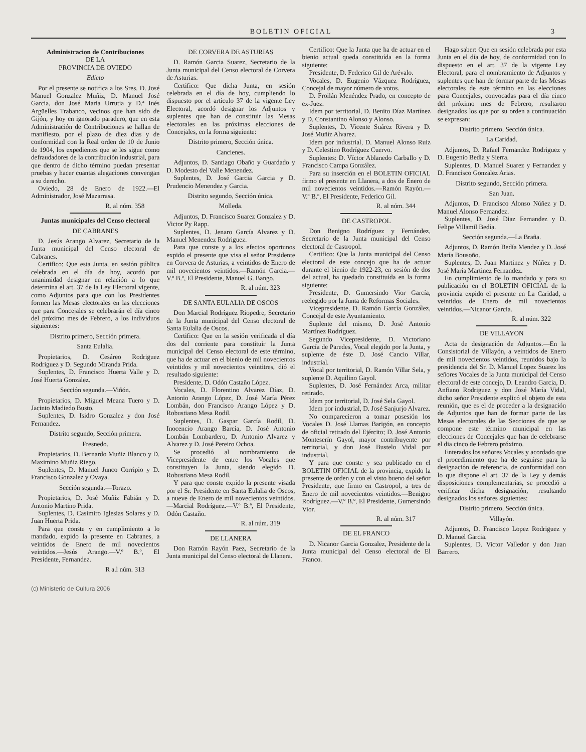BOLETIN OFICIAL 3
Administracion de Contribuciones
DE LA
PROVINCIA DE OVIEDO
Edicto
Por el presente se notifica a los Sres. D. José Manuel Gonzalez Muñiz, D. Manuel José Garcia, don José Maria Urrutia y D.ª Inés Argüelles Trabanco, vecinos que han sido de Gijón, y hoy en ignorado paradero, que en esta Administración de Contribuciones se hallan de manifiesto, por el plazo de diez dias y de conformidad con la Real orden de 10 de Junio de 1904, los expedientes que se les sigue como defraudadores de la contribución industrial, para que dentro de dicho término puedan presentar pruebas y hacer cuantas alegaciones convengan a su derecho.
Oviedo, 28 de Enero de 1922.—El Administrador, José Mazarrasa.
R. al núm. 358
Juntas municipales del Censo electoral
DE CABRANES
D. Jesús Arango Alvarez, Secretario de la Junta municipal del Censo electoral de Cabranes.
Certifico: Que esta Junta, en sesión pública celebrada en el día de hoy, acordó por unanimidad designar en relación a lo que determina el art. 37 de la Ley Electoral vigente, como Adjuntos para que con los Presidentes formen las Mesas electorales en las elecciones que para Concejales se celebrarán el día cinco del próximo mes de Febrero, a los individuos siguientes:
Distrito primero, Sección primera.
Santa Eulalia.
Propietarios, D. Cesáreo Rodriguez Rodriguez y D. Segundo Miranda Prida.
Suplentes, D. Francisco Huerta Valle y D. José Huerta Gonzalez.
Sección segunda.—Viñón.
Propietarios, D. Miguel Meana Tuero y D. Jacinto Madiedo Busto.
Suplentes, D. Isidro Gonzalez y don José Fernandez.
Distrito segundo, Sección primera.
Fresnedo.
Propietarios, D. Bernardo Muñiz Blanco y D. Maximino Muñiz Riego.
Suplentes, D. Manuel Junco Corripio y D. Francisco Gonzalez y Ovaya.
Sección segunda.—Torazo.
Propietarios, D. José Muñiz Fabián y D. Antonio Martino Prida.
Suplentes, D. Casimiro Iglesias Solares y D. Juan Huerta Prida.
Para que conste y en cumplimiento a lo mandado, expido la presente en Cabranes, a veintidos de Enero de mil novecientos veintidos.—Jesús Arango.—V.º B.º, El Presidente, Fernandez.
R a.l núm. 313
DE CORVERA DE ASTURIAS
D. Ramón Garcia Suarez, Secretario de la Junta municipal del Censo electoral de Corvera de Asturias.
Certifico: Que dicha Junta, en sesión celebrada en el día de hoy, cumpliendo lo dispuesto por el artículo 37 de la vigente Ley Electoral, acordó designar los Adjuntos y suplentes que han de constituir las Mesas electorales en las próximas elecciones de Concejales, en la forma siguiente:
Distrito primero, Sección única.
Cancienes.
Adjuntos, D. Santiago Obaño y Guardado y D. Modesto del Valle Menendez.
Suplentes, D. José Garcia Garcia y D. Prudencio Menendez y Garcia.
Distrito segundo, Sección única.
Molleda.
Adjuntos, D. Francisco Suarez Gonzalez y D. Victor Py Rapp.
Suplentes, D. Jenaro García Alvarez y D. Manuel Menendez Rodriguez.
Para que conste y a los efectos oportunos expido el presente que visa el señor Presidente en Corvera de Asturias, a veintidos de Enero de mil novecientos veintidos.—Ramón Garcia.—V.º B.º, El Presidente, Manuel G. Bango.
R. al núm. 323
DE SANTA EULALIA DE OSCOS
Don Marcial Rodríguez Riopedre, Secretario de la Junta municipal del Censo electoral de Santa Eulalia de Oscos.
Certifico: Que en la sesión verificada el día dos del corriente para constituir la Junta municipal del Censo electoral de este término, que ha de actuar en el bienio de mil novecientos veintidos y mil novecientos veintitres, dió el resultado siguiente:
Presidente, D. Odón Castaño López.
Vocales, D. Florentino Alvarez Díaz, D. Antonio Arango López, D. José María Pérez Lombán, don Francisco Arango López y D. Robustiano Mesa Rodil.
Suplentes, D. Gaspar García Rodil, D. Inocencio Arango Barcía, D. José Antonio Lombán Lombardero, D. Antonio Alvarez y Alvarez y D. José Pereiro Ochoa.
Se procedió al nombramiento de Vicepresidente de entre los Vocales que constituyen la Junta, siendo elegido D. Robustiano Mesa Rodil.
Y para que conste expido la presente visada por el Sr. Presidente en Santa Eulalia de Oscos, a nueve de Enero de mil novecientos veintidos.—Marcial Rodríguez.—V.º B.ª, El Presidente, Odón Castaño.
R. al núm. 319
DE LLANERA
Don Ramón Rayón Paez, Secretario de la Junta municipal del Censo electoral de Llanera.
Certifico: Que la Junta que ha de actuar en el bienio actual queda constituída en la forma siguiente:
Presidente, D. Federico Gil de Arévalo.
Vocales, D. Eugenio Vázquez Rodríguez, Concejal de mayor número de votos.
D. Froilán Menéndez Prado, en concepto de ex-Juez.
Idem por territorial, D. Benito Díaz Martínez y D. Constantino Alonso y Alonso.
Suplentes, D. Vicente Suárez Rivera y D. José Muñíz Alvarez.
Idem por industrial, D. Manuel Alonso Ruiz y D. Celestino Rodríguez Cuervo.
Suplentes: D. Víctor Ablanedo Carballo y D. Francisco Campa González.
Para su inserción en el BOLETIN OFICIAL firmo el presente en Llanera, a dos de Enero de mil novecientos veintidos.—Ramón Rayón.—V.º B.º, El Presidente, Federico Gil.
R. al núm. 344
DE CASTROPOL
Don Benigno Rodríguez y Fernández, Secretario de la Junta municipal del Censo electoral de Castropol.
Certifico: Que la Junta municipal del Censo electoral de este concejo que ha de actuar durante el bienio de 1922-23, en sesión de dos del actual, ha quedado constituída en la forma siguiente:
Presidente, D. Gumersindo Vior García, reelegido por la Junta de Reformas Sociales.
Vicepresidente, D. Ramón García González, Concejal de este Ayuntamiento.
Suplente del mismo, D. José Antonio Martínez Rodríguez.
Segundo Vicepresidente, D. Victoriano García de Paredes, Vocal elegido por la Junta, y suplente de éste D. José Cancio Villar, industrial.
Vocal por territorial, D. Ramón Villar Sela, y suplente D. Aquilino Gayol.
Suplentes, D. José Fernández Arca, militar retirado.
Idem por territorial, D. José Sela Gayol.
Idem por industrial, D. José Sanjurjo Alvarez.
No comparecieron a tomar posesión los Vocales D. José Llamas Barigón, en concepto de oficial retirado del Ejército; D. José Antonio Monteserín Gayol, mayor contribuyente por territorial, y don José Bustelo Vidal por industrial.
Y para que conste y sea publicado en el BOLETIN OFICIAL de la provincia, expido la presente de orden y con el visto bueno del señor Presidente, que firmo en Castropol, a tres de Enero de mil novecientos veintidos.—Benigno Rodríguez.—V.º B.º, El Presidente, Gumersindo Vior.
R. al núm. 317
DE EL FRANCO
D. Nicanor Garcia Gonzalez, Presidente de la Junta municipal del Censo electoral de El Franco.
Hago saber: Que en sesión celebrada por esta Junta en el día de hoy, de conformidad con lo dispuesto en el art. 37 de la vigente Ley Electoral, para el nombramiento de Adjuntos y suplentes que han de formar parte de las Mesas electorales de este término en las elecciones para Concejales, convocadas para el día cinco del próximo mes de Febrero, resultaron designados los que por su orden a continuación se expresan:
Distrito primero, Sección única.
La Caridad.
Adjuntos, D. Rafael Fernandez Rodriguez y D. Eugenio Bedia y Sierra.
Suplentes, D. Manuel Suarez y Fernandez y D. Francisco Gonzalez Arias.
Distrito segundo, Sección primera.
San Juan.
Adjuntos, D. Francisco Alonso Núñez y D. Manuel Alonso Fernandez.
Suplentes, D. José Diaz Fernandez y D. Felipe Villamil Bedía.
Sección segunda.—La Braña.
Adjuntos, D. Ramón Bedía Mendez y D. José María Bousoño.
Suplentes, D. Juan Martinez y Núñez y D. José María Martinez Fernandez.
En cumplimiento de lo mandado y para su publicación en el BOLETIN OFICIAL de la provincia expido el presente en La Caridad, a veintidos de Enero de mil novecientos veintidos.—Nicanor Garcia.
R. al núm. 322
DE VILLAYON
Acta de designación de Adjuntos.—En la Consistorial de Villayón, a veintidos de Enero de mil novecientos veintidos, reunidos bajo la presidencia del Sr. D. Manuel Lopez Suarez los señores Vocales de la Junta municipal del Censo electoral de este concejo, D. Leandro Garcia, D. Anfiano Rodriguez y don José María Vidal, dicho señor Presidente explicó el objeto de esta reunión, que es el de proceder a la designación de Adjuntos que han de formar parte de las Mesas electorales de las Secciones de que se compone este término municipal en las elecciones de Concejales que han de celebrarse el dia cinco de Febrero próximo.
Enterados los señores Vocales y acordado que el procedimiento que ha de seguirse para la designación de referencia, de conformidad con lo que dispone el art. 37 de la Ley y demás disposiciones complementarias, se procedió a verificar dicha designación, resultando designados los señores siguientes:
Distrito primero, Sección única.
Villayón.
Adjuntos, D. Francisco Lopez Rodriguez y D. Manuel Garcia.
Suplentes, D. Victor Valledor y don Juan Barrero.
(c) Ministerio de Cultura 2006